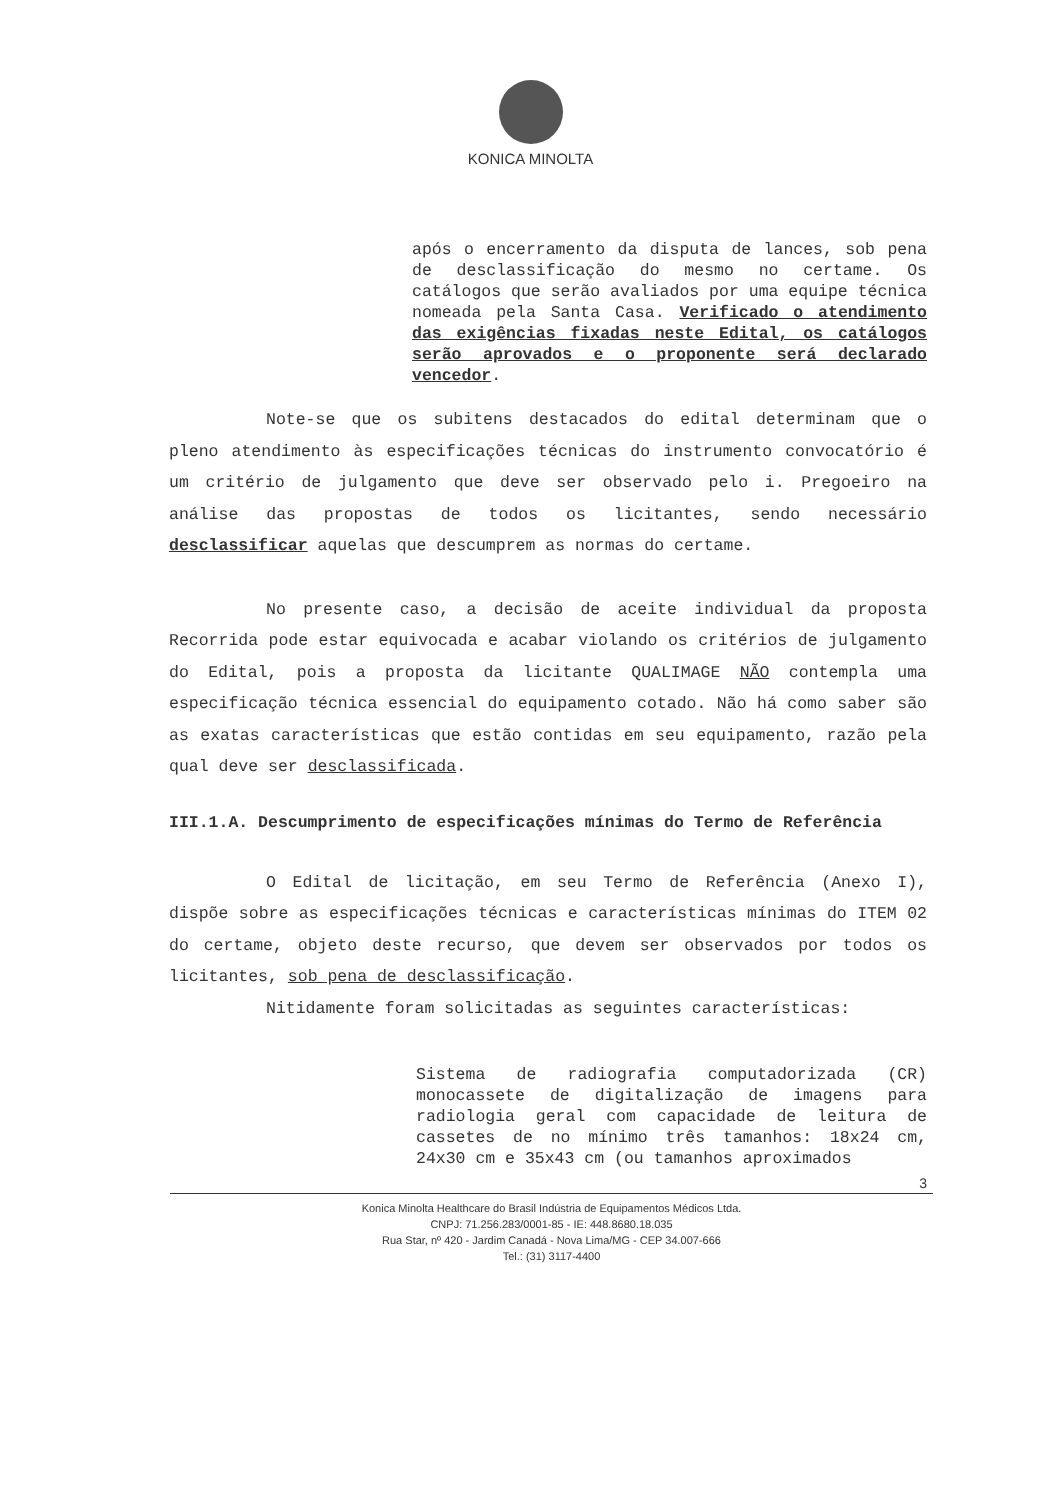KONICA MINOLTA
após o encerramento da disputa de lances, sob pena de desclassificação do mesmo no certame. Os catálogos que serão avaliados por uma equipe técnica nomeada pela Santa Casa. Verificado o atendimento das exigências fixadas neste Edital, os catálogos serão aprovados e o proponente será declarado vencedor.
Note-se que os subitens destacados do edital determinam que o pleno atendimento às especificações técnicas do instrumento convocatório é um critério de julgamento que deve ser observado pelo i. Pregoeiro na análise das propostas de todos os licitantes, sendo necessário desclassificar aquelas que descumprem as normas do certame.
No presente caso, a decisão de aceite individual da proposta Recorrida pode estar equivocada e acabar violando os critérios de julgamento do Edital, pois a proposta da licitante QUALIMAGE NÃO contempla uma especificação técnica essencial do equipamento cotado. Não há como saber são as exatas características que estão contidas em seu equipamento, razão pela qual deve ser desclassificada.
III.1.A. Descumprimento de especificações mínimas do Termo de Referência
O Edital de licitação, em seu Termo de Referência (Anexo I), dispõe sobre as especificações técnicas e características mínimas do ITEM 02 do certame, objeto deste recurso, que devem ser observados por todos os licitantes, sob pena de desclassificação.
Nitidamente foram solicitadas as seguintes características:
Sistema de radiografia computadorizada (CR) monocassete de digitalização de imagens para radiologia geral com capacidade de leitura de cassetes de no mínimo três tamanhos: 18x24 cm, 24x30 cm e 35x43 cm (ou tamanhos aproximados
3
Konica Minolta Healthcare do Brasil Indústria de Equipamentos Médicos Ltda.
CNPJ: 71.256.283/0001-85 - IE: 448.8680.18.035
Rua Star, nº 420 - Jardim Canadá - Nova Lima/MG - CEP 34.007-666
Tel.: (31) 3117-4400